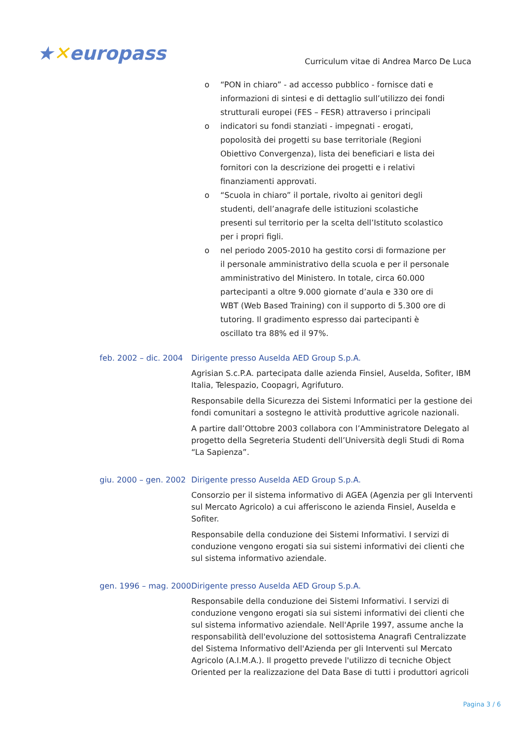★✕europass
Curriculum vitae di Andrea Marco De Luca
o “PON in chiaro” - ad accesso pubblico - fornisce dati e informazioni di sintesi e di dettaglio sull’utilizzo dei fondi strutturali europei (FES – FESR) attraverso i principali
o indicatori su fondi stanziati - impegnati - erogati, popolosità dei progetti su base territoriale (Regioni Obiettivo Convergenza), lista dei beneficiari e lista dei fornitori con la descrizione dei progetti e i relativi finanziamenti approvati.
o “Scuola in chiaro” il portale, rivolto ai genitori degli studenti, dell’anagrafe delle istituzioni scolastiche presenti sul territorio per la scelta dell’Istituto scolastico per i propri figli.
o nel periodo 2005-2010 ha gestito corsi di formazione per il personale amministrativo della scuola e per il personale amministrativo del Ministero. In totale, circa 60.000 partecipanti a oltre 9.000 giornate d’aula e 330 ore di WBT (Web Based Training) con il supporto di 5.300 ore di tutoring. Il gradimento espresso dai partecipanti è oscillato tra 88% ed il 97%.
feb. 2002 – dic. 2004
Dirigente presso Auselda AED Group S.p.A.
Agrisian S.c.P.A. partecipata dalle azienda Finsiel, Auselda, Sofiter, IBM Italia, Telespazio, Coopagri, Agrifuturo.
Responsabile della Sicurezza dei Sistemi Informatici per la gestione dei fondi comunitari a sostegno le attività produttive agricole nazionali.
A partire dall’Ottobre 2003 collabora con l’Amministratore Delegato al progetto della Segreteria Studenti dell’Università degli Studi di Roma “La Sapienza”.
giu. 2000 – gen. 2002
Dirigente presso Auselda AED Group S.p.A.
Consorzio per il sistema informativo di AGEA (Agenzia per gli Interventi sul Mercato Agricolo) a cui afferiscono le azienda Finsiel, Auselda e Sofiter.
Responsabile della conduzione dei Sistemi Informativi. I servizi di conduzione vengono erogati sia sui sistemi informativi dei clienti che sul sistema informativo aziendale.
gen. 1996 – mag. 2000
Dirigente presso Auselda AED Group S.p.A.
Responsabile della conduzione dei Sistemi Informativi. I servizi di conduzione vengono erogati sia sui sistemi informativi dei clienti che sul sistema informativo aziendale. Nell'Aprile 1997, assume anche la responsabilità dell'evoluzione del sottosistema Anagrafi Centralizzate del Sistema Informativo dell'Azienda per gli Interventi sul Mercato Agricolo (A.I.M.A.). Il progetto prevede l'utilizzo di tecniche Object Oriented per la realizzazione del Data Base di tutti i produttori agricoli
Pagina 3 / 6